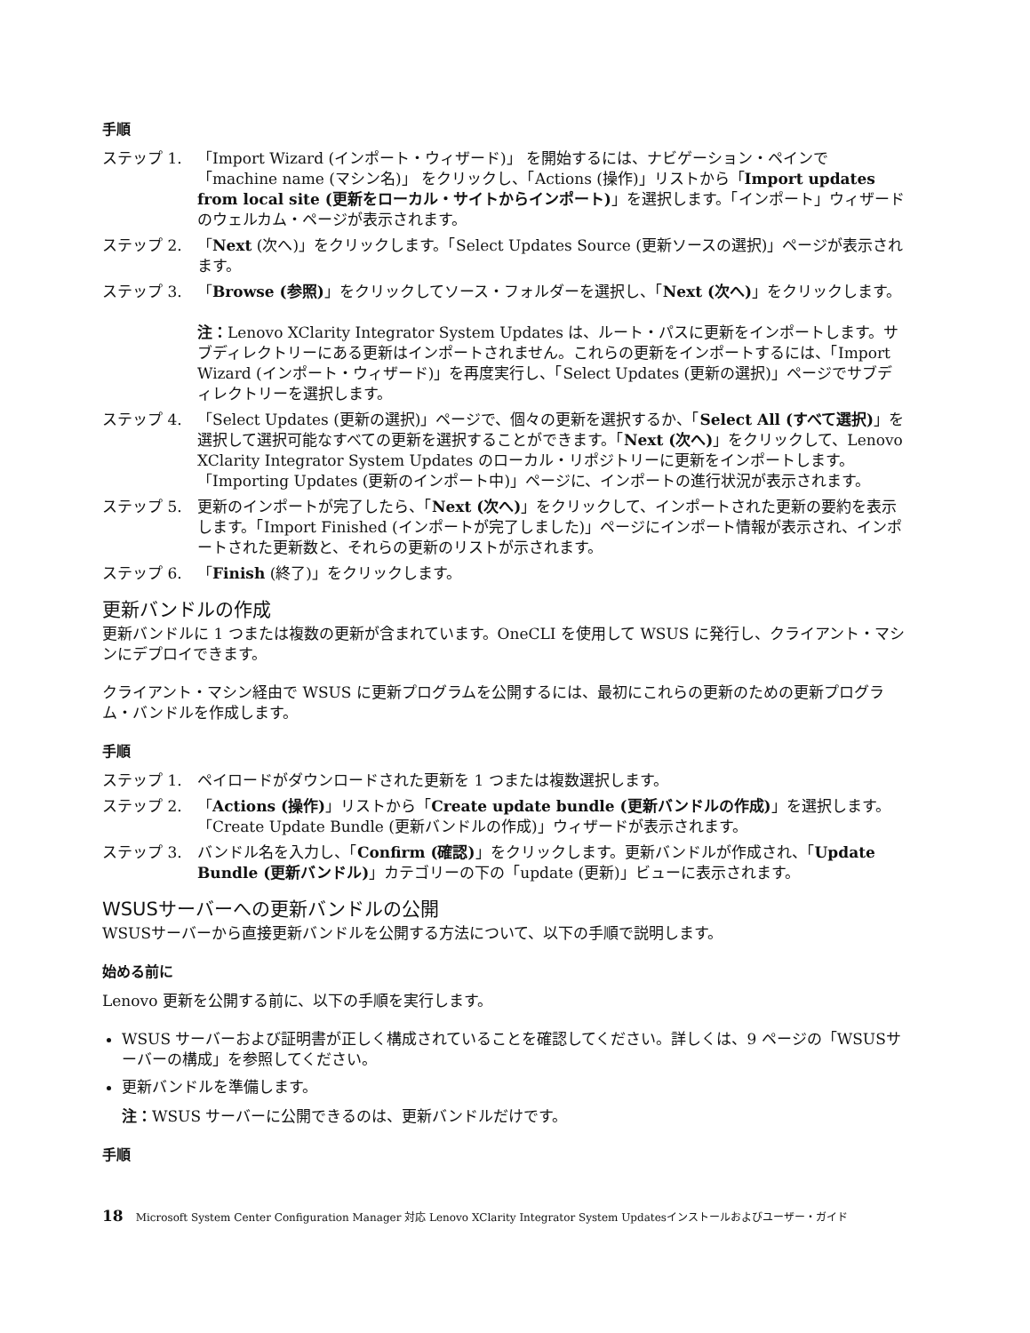手順
ステップ 1. 「Import Wizard (インポート・ウィザード)」 を開始するには、ナビゲーション・ペインで「machine name (マシン名)」 をクリックし、「Actions (操作)」リストから「Import updates from local site (更新をローカル・サイトからインポート)」を選択します。「インポート」ウィザードのウェルカム・ページが表示されます。
ステップ 2. 「Next (次へ)」をクリックします。「Select Updates Source (更新ソースの選択)」ページが表示されます。
ステップ 3. 「Browse (参照)」をクリックしてソース・フォルダーを選択し、「Next (次へ)」をクリックします。
注：Lenovo XClarity Integrator System Updates は、ルート・パスに更新をインポートします。サブディレクトリーにある更新はインポートされません。これらの更新をインポートするには、「Import Wizard (インポート・ウィザード)」を再度実行し、「Select Updates (更新の選択)」ページでサブディレクトリーを選択します。
ステップ 4. 「Select Updates (更新の選択)」ページで、個々の更新を選択するか、「Select All (すべて選択)」を選択して選択可能なすべての更新を選択することができます。「Next (次へ)」をクリックして、Lenovo XClarity Integrator System Updates のローカル・リポジトリーに更新をインポートします。「Importing Updates (更新のインポート中)」ページに、インポートの進行状況が表示されます。
ステップ 5. 更新のインポートが完了したら、「Next (次へ)」をクリックして、インポートされた更新の要約を表示します。「Import Finished (インポートが完了しました)」ページにインポート情報が表示され、インポートされた更新数と、それらの更新のリストが示されます。
ステップ 6. 「Finish (終了)」をクリックします。
更新バンドルの作成
更新バンドルに 1 つまたは複数の更新が含まれています。OneCLI を使用して WSUS に発行し、クライアント・マシンにデプロイできます。
クライアント・マシン経由で WSUS に更新プログラムを公開するには、最初にこれらの更新のための更新プログラム・バンドルを作成します。
手順
ステップ 1. ペイロードがダウンロードされた更新を 1 つまたは複数選択します。
ステップ 2. 「Actions (操作)」リストから「Create update bundle (更新バンドルの作成)」を選択します。「Create Update Bundle (更新バンドルの作成)」ウィザードが表示されます。
ステップ 3. バンドル名を入力し、「Confirm (確認)」をクリックします。更新バンドルが作成され、「Update Bundle (更新バンドル)」カテゴリーの下の「update (更新)」ビューに表示されます。
WSUSサーバーへの更新バンドルの公開
WSUSサーバーから直接更新バンドルを公開する方法について、以下の手順で説明します。
始める前に
Lenovo 更新を公開する前に、以下の手順を実行します。
WSUS サーバーおよび証明書が正しく構成されていることを確認してください。詳しくは、9 ページの「WSUSサーバーの構成」を参照してください。
更新バンドルを準備します。
注：WSUS サーバーに公開できるのは、更新バンドルだけです。
手順
18 Microsoft System Center Configuration Manager 対応 Lenovo XClarity Integrator System Updatesインストールおよびユーザー・ガイド